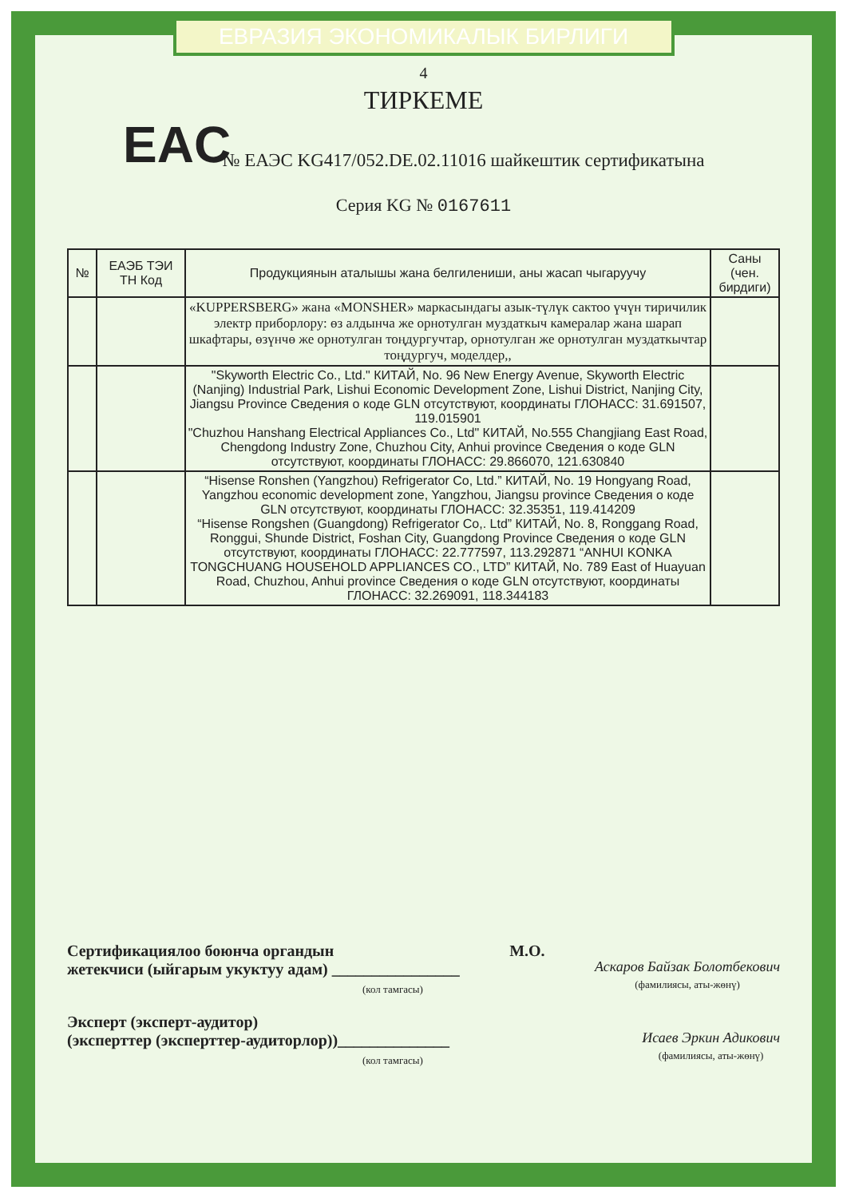ЕВРАЗИЯ ЭКОНОМИКАЛЫК БИРЛИГИ
4
ТИРКЕМЕ
EAC
№ ЕАЭС KG417/052.DE.02.11016 шайкештик сертификатына
Серия KG № 0167611
| № | ЕАЭБ ТЭИ ТН Код | Продукциянын аталышы жана белгилениши, аны жасап чыгаруучу | Саны (чен. бирдиги) |
| --- | --- | --- | --- |
| | | «KUPPERSBERG» жана «MONSHER» маркасындагы азык-түлүк сактоо үчүн тиричилик электр приборлору: өз алдынча же орнотулган муздаткыч камералар жана шарап шкафтары, өзүнчө же орнотулган тоңдургучтар, орнотулган же орнотулган муздаткычтар тоңдургуч, моделдер,, | |
| | | "Skyworth Electric Co., Ltd." КИТАЙ, No. 96 New Energy Avenue, Skyworth Electric (Nanjing) Industrial Park, Lishui Economic Development Zone, Lishui District, Nanjing City, Jiangsu Province Сведения о коде GLN отсутствуют, координаты ГЛОНАСС: 31.691507, 119.015901 "Chuzhou Hanshang Electrical Appliances Co., Ltd" КИТАЙ, No.555 Changjiang East Road, Chengdong Industry Zone, Chuzhou City, Anhui province Сведения о коде GLN отсутствуют, координаты ГЛОНАСС: 29.866070, 121.630840 | |
| | | “Hisense Ronshen (Yangzhou) Refrigerator Co, Ltd.” КИТАЙ, No. 19 Hongyang Road, Yangzhou economic development zone, Yangzhou, Jiangsu province Сведения о коде GLN отсутствуют, координаты ГЛОНАСС: 32.35351, 119.414209 “Hisense Rongshen (Guangdong) Refrigerator Co,. Ltd” КИТАЙ, No. 8, Ronggang Road, Ronggui, Shunde District, Foshan City, Guangdong Province Сведения о коде GLN отсутствуют, координаты ГЛОНАСС: 22.777597, 113.292871 “ANHUI KONKA TONGCHUANG HOUSEHOLD APPLIANCES CO., LTD” КИТАЙ, No. 789 East of Huayuan Road, Chuzhou, Anhui province Сведения о коде GLN отсутствуют, координаты ГЛОНАСС: 32.269091, 118.344183 | |
Сертификациялоо боюнча органдын
жетекчиси (ыйгарым укуктуу адам) ________________
(кол тамгасы)
М.О.
Аскаров Байзак Болотбекович
(фамилиясы, аты-жөнү)
Эксперт (эксперт-аудитор)
(эксперттер (эксперттер-аудиторлор))______________
(кол тамгасы)
Исаев Эркин Адикович
(фамилиясы, аты-жөнү)